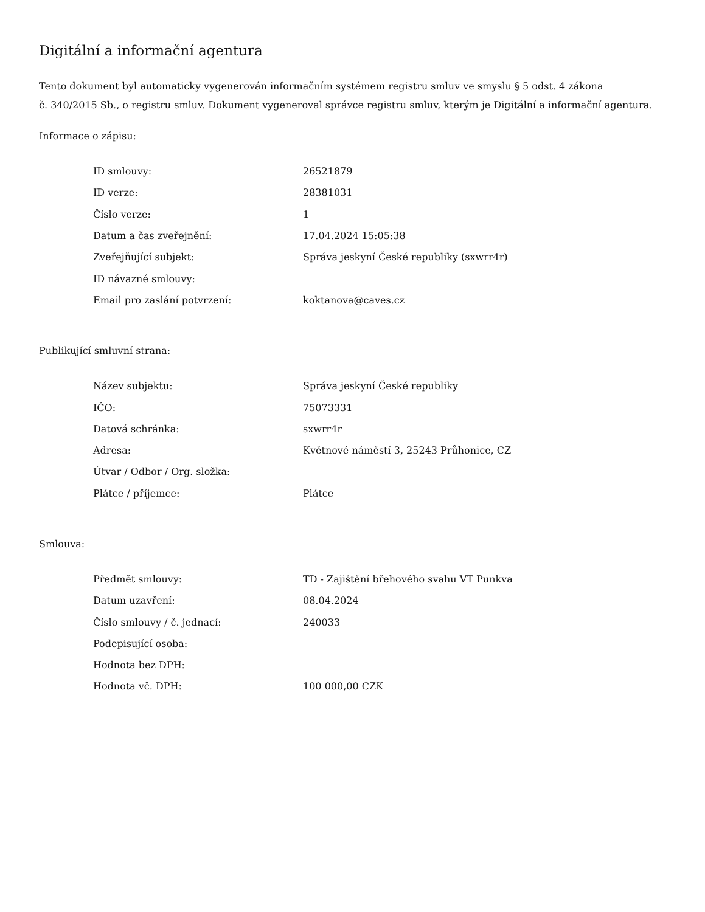Digitální a informační agentura
Tento dokument byl automaticky vygenerován informačním systémem registru smluv ve smyslu § 5 odst. 4 zákona
č. 340/2015 Sb., o registru smluv. Dokument vygeneroval správce registru smluv, kterým je Digitální a informační agentura.
Informace o zápisu:
| ID smlouvy: | 26521879 |
| ID verze: | 28381031 |
| Číslo verze: | 1 |
| Datum a čas zveřejnění: | 17.04.2024 15:05:38 |
| Zveřejňující subjekt: | Správa jeskyní České republiky (sxwrr4r) |
| ID návazné smlouvy: | |
| Email pro zaslání potvrzení: | koktanova@caves.cz |
Publikující smluvní strana:
| Název subjektu: | Správa jeskyní České republiky |
| IČO: | 75073331 |
| Datová schránka: | sxwrr4r |
| Adresa: | Květnové náměstí 3, 25243 Průhonice, CZ |
| Útvar / Odbor / Org. složka: | |
| Plátce / příjemce: | Plátce |
Smlouva:
| Předmět smlouvy: | TD - Zajištění břehového svahu VT Punkva |
| Datum uzavření: | 08.04.2024 |
| Číslo smlouvy / č. jednací: | 240033 |
| Podepisující osoba: | |
| Hodnota bez DPH: | |
| Hodnota vč. DPH: | 100 000,00 CZK |